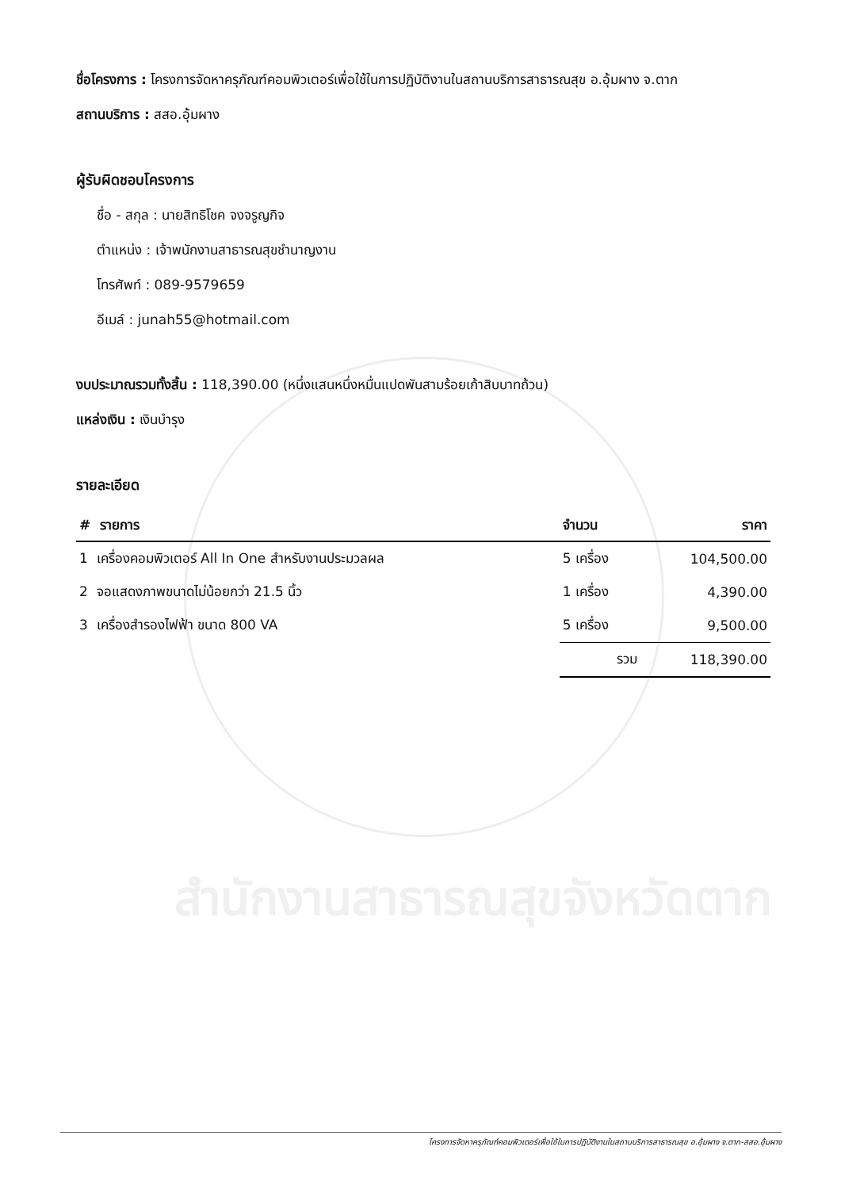ชื่อโครงการ : โครงการจัดหาครุภัณฑ์คอมพิวเตอร์เพื่อใช้ในการปฏิบัติงานในสถานบริการสาธารณสุข อ.อุ้มผาง จ.ตาก
สถานบริการ : สสอ.อุ้มผาง
ผู้รับผิดชอบโครงการ
ชื่อ - สกุล : นายสิทธิโชค จงจรูญกิจ
ตำแหน่ง : เจ้าพนักงานสาธารณสุขชำนาญงาน
โทรศัพท์ : 089-9579659
อีเมล์ : junah55@hotmail.com
งบประมาณรวมทั้งสิ้น : 118,390.00 (หนึ่งแสนหนึ่งหมื่นแปดพันสามร้อยเก้าสิบบาทถ้วน)
แหล่งเงิน : เงินบำรุง
รายละเอียด
| # รายการ | จำนวน | ราคา |
| --- | --- | --- |
| 1 เครื่องคอมพิวเตอร์ All In One สำหรับงานประมวลผล | 5 เครื่อง | 104,500.00 |
| 2 จอแสดงภาพขนาดไม่น้อยกว่า 21.5 นิ้ว | 1 เครื่อง | 4,390.00 |
| 3 เครื่องสำรองไฟฟ้า ขนาด 800 VA | 5 เครื่อง | 9,500.00 |
| | รวม | 118,390.00 |
สำนักงานสาธารณสุขจังหวัดตาก
โครงการจัดหาครุภัณฑ์คอมพิวเตอร์เพื่อใช้ในการปฏิบัติงานในสถานบริการสาธารณสุข อ.อุ้มผาง จ.ตาก-สสอ.อุ้มผาง